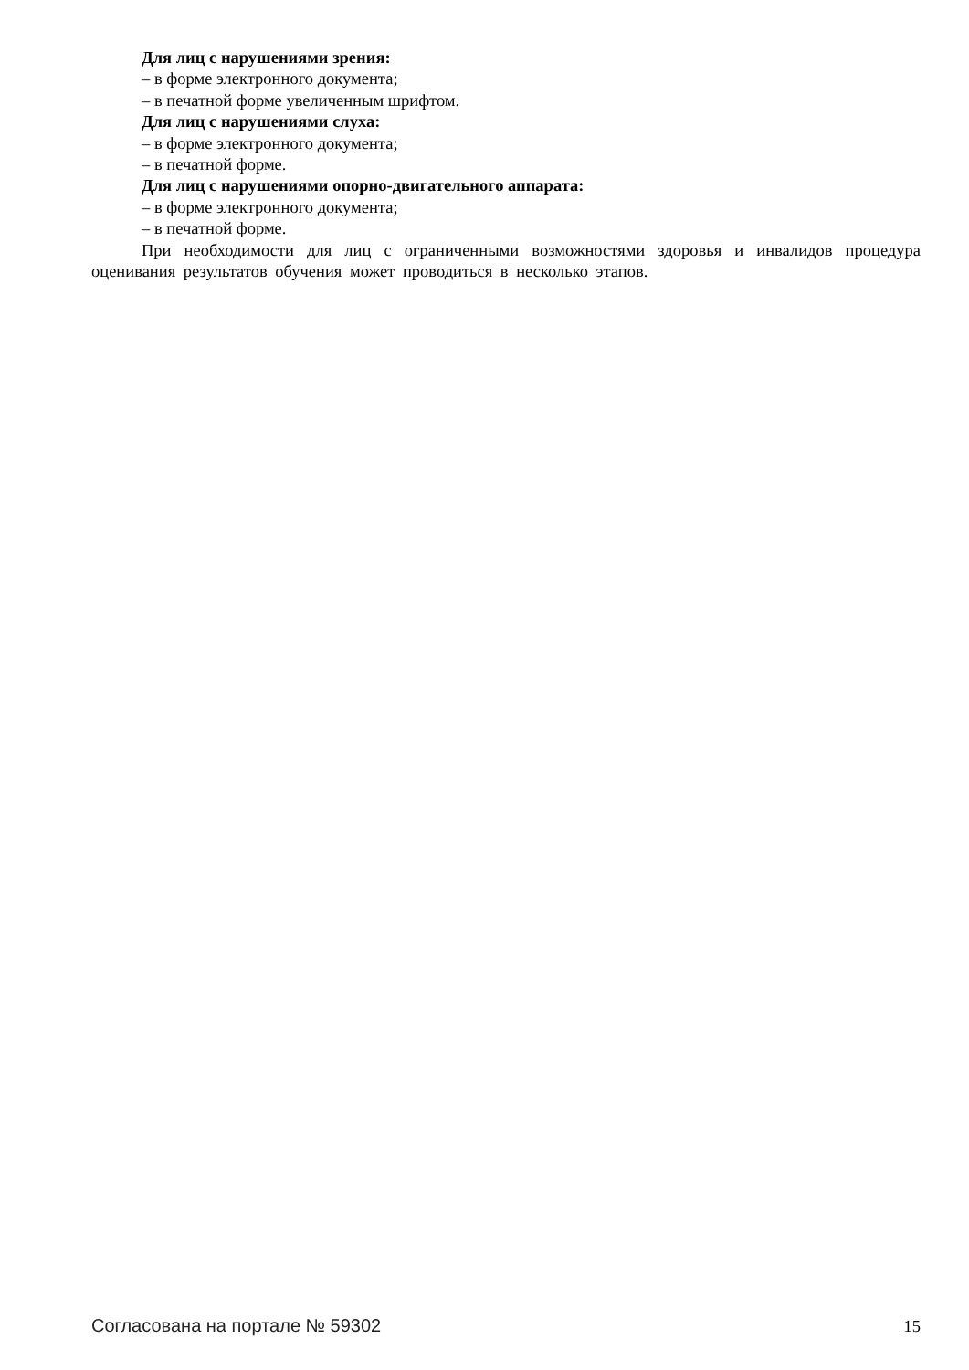Для лиц с нарушениями зрения:
– в форме электронного документа;
– в печатной форме увеличенным шрифтом.
Для лиц с нарушениями слуха:
– в форме электронного документа;
– в печатной форме.
Для лиц с нарушениями опорно-двигательного аппарата:
– в форме электронного документа;
– в печатной форме.
При необходимости для лиц с ограниченными возможностями здоровья и инвалидов процедура оценивания результатов обучения может проводиться в несколько этапов.
Согласована на портале № 59302 15